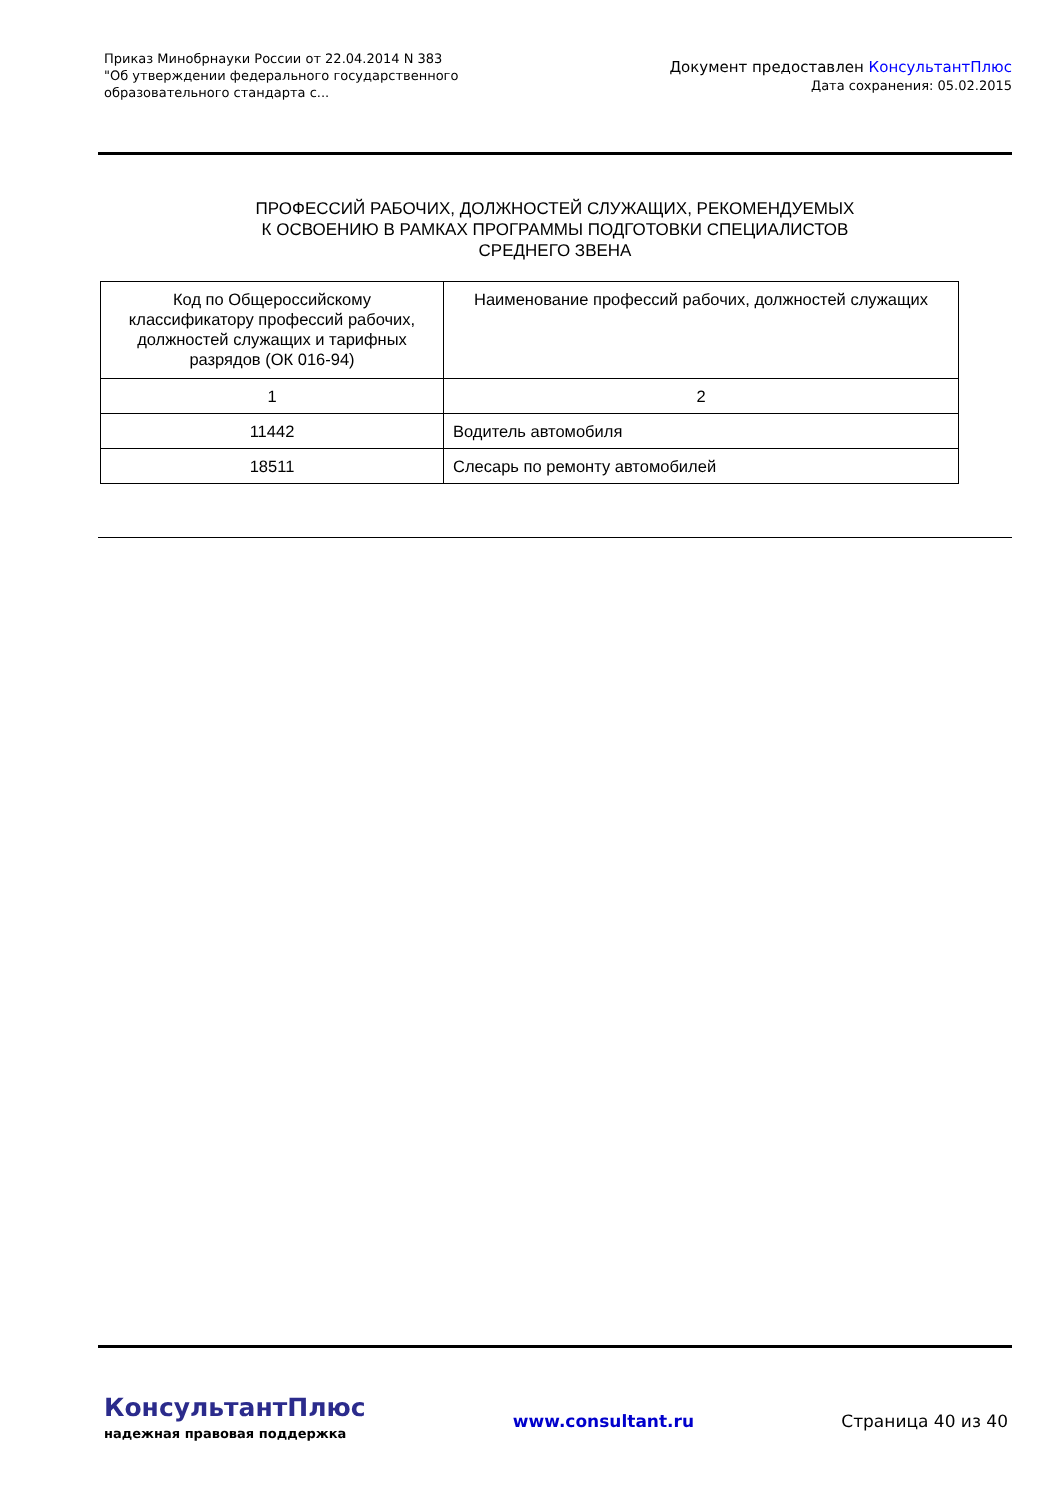Приказ Минобрнауки России от 22.04.2014 N 383
"Об утверждении федерального государственного образовательного стандарта с...
Документ предоставлен КонсультантПлюс
Дата сохранения: 05.02.2015
ПРОФЕССИЙ РАБОЧИХ, ДОЛЖНОСТЕЙ СЛУЖАЩИХ, РЕКОМЕНДУЕМЫХ
К ОСВОЕНИЮ В РАМКАХ ПРОГРАММЫ ПОДГОТОВКИ СПЕЦИАЛИСТОВ
СРЕДНЕГО ЗВЕНА
| Код по Общероссийскому классификатору профессий рабочих, должностей служащих и тарифных разрядов (ОК 016-94) | Наименование профессий рабочих, должностей служащих |
| --- | --- |
| 1 | 2 |
| 11442 | Водитель автомобиля |
| 18511 | Слесарь по ремонту автомобилей |
КонсультантПлюс
надежная правовая поддержка
www.consultant.ru Страница 40 из 40